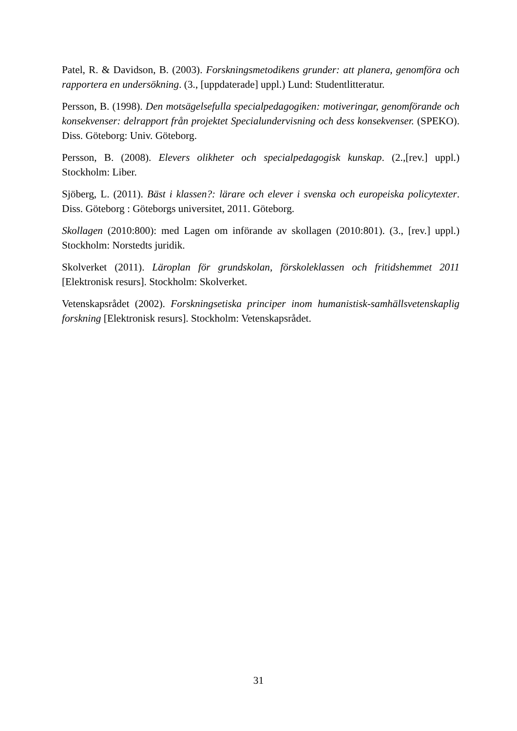Patel, R. & Davidson, B. (2003). Forskningsmetodikens grunder: att planera, genomföra och rapportera en undersökning. (3., [uppdaterade] uppl.) Lund: Studentlitteratur.
Persson, B. (1998). Den motsägelsefulla specialpedagogiken: motiveringar, genomförande och konsekvenser: delrapport från projektet Specialundervisning och dess konsekvenser. (SPEKO). Diss. Göteborg: Univ. Göteborg.
Persson, B. (2008). Elevers olikheter och specialpedagogisk kunskap. (2.,[rev.] uppl.) Stockholm: Liber.
Sjöberg, L. (2011). Bäst i klassen?: lärare och elever i svenska och europeiska policytexter. Diss. Göteborg : Göteborgs universitet, 2011. Göteborg.
Skollagen (2010:800): med Lagen om införande av skollagen (2010:801). (3., [rev.] uppl.) Stockholm: Norstedts juridik.
Skolverket (2011). Läroplan för grundskolan, förskoleklassen och fritidshemmet 2011 [Elektronisk resurs]. Stockholm: Skolverket.
Vetenskapsrådet (2002). Forskningsetiska principer inom humanistisk-samhällsvetenskaplig forskning [Elektronisk resurs]. Stockholm: Vetenskapsrådet.
31